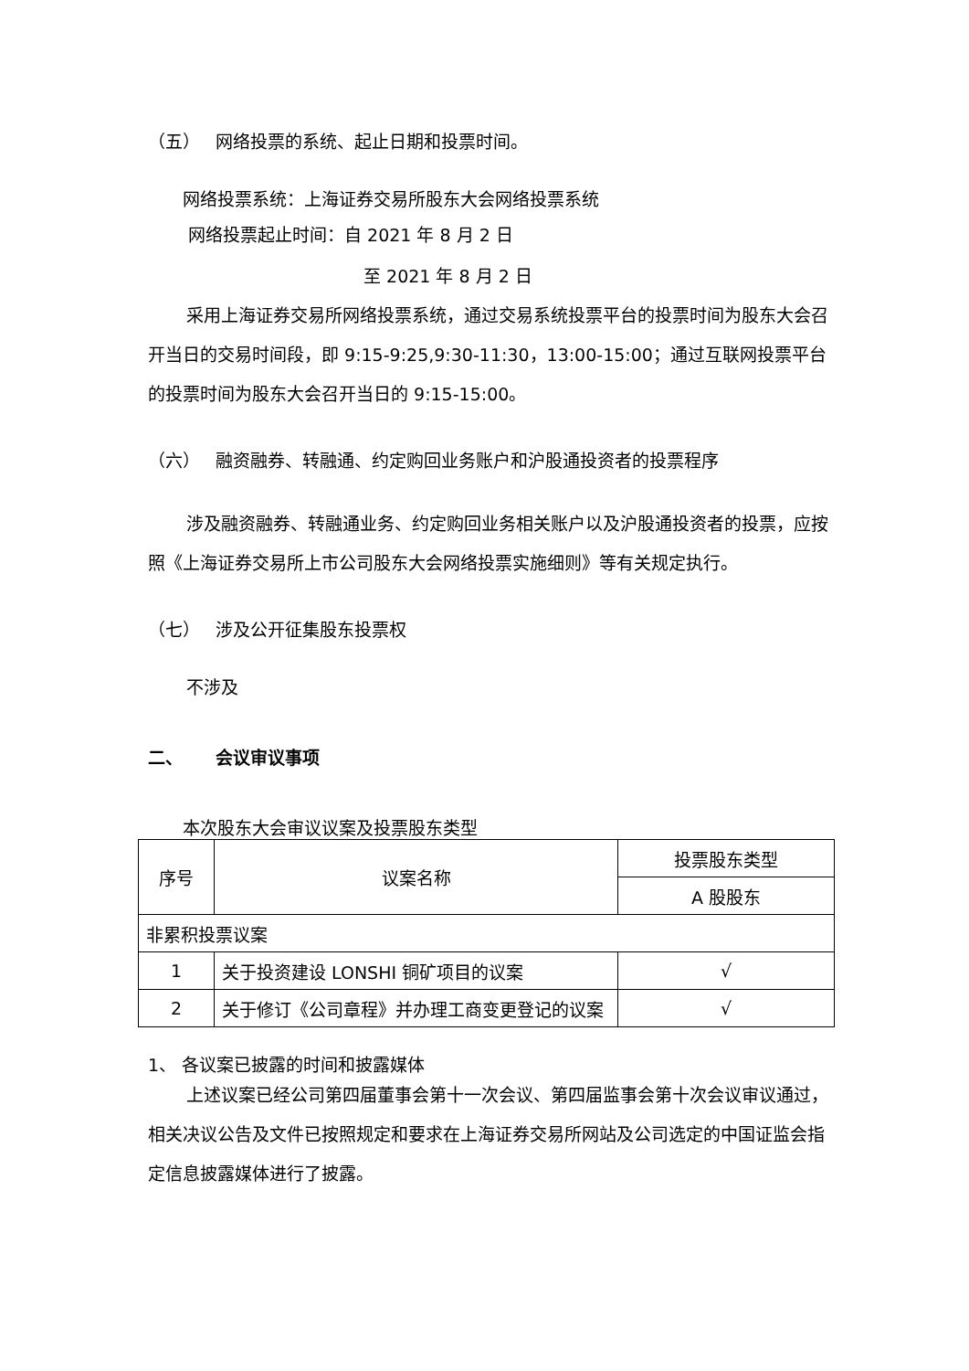（五） 网络投票的系统、起止日期和投票时间。
网络投票系统：上海证券交易所股东大会网络投票系统
网络投票起止时间：自 2021 年 8 月 2 日
至 2021 年 8 月 2 日
采用上海证券交易所网络投票系统，通过交易系统投票平台的投票时间为股东大会召开当日的交易时间段，即 9:15-9:25,9:30-11:30，13:00-15:00；通过互联网投票平台的投票时间为股东大会召开当日的 9:15-15:00。
（六） 融资融券、转融通、约定购回业务账户和沪股通投资者的投票程序
涉及融资融券、转融通业务、约定购回业务相关账户以及沪股通投资者的投票，应按照《上海证券交易所上市公司股东大会网络投票实施细则》等有关规定执行。
（七） 涉及公开征集股东投票权
不涉及
二、 会议审议事项
本次股东大会审议议案及投票股东类型
| 序号 | 议案名称 | 投票股东类型 |
| | | A 股股东 |
| 非累积投票议案 | | |
| 1 | 关于投资建设 LONSHI 铜矿项目的议案 | √ |
| 2 | 关于修订《公司章程》并办理工商变更登记的议案 | √ |
1、 各议案已披露的时间和披露媒体
上述议案已经公司第四届董事会第十一次会议、第四届监事会第十次会议审议通过，相关决议公告及文件已按照规定和要求在上海证券交易所网站及公司选定的中国证监会指定信息披露媒体进行了披露。